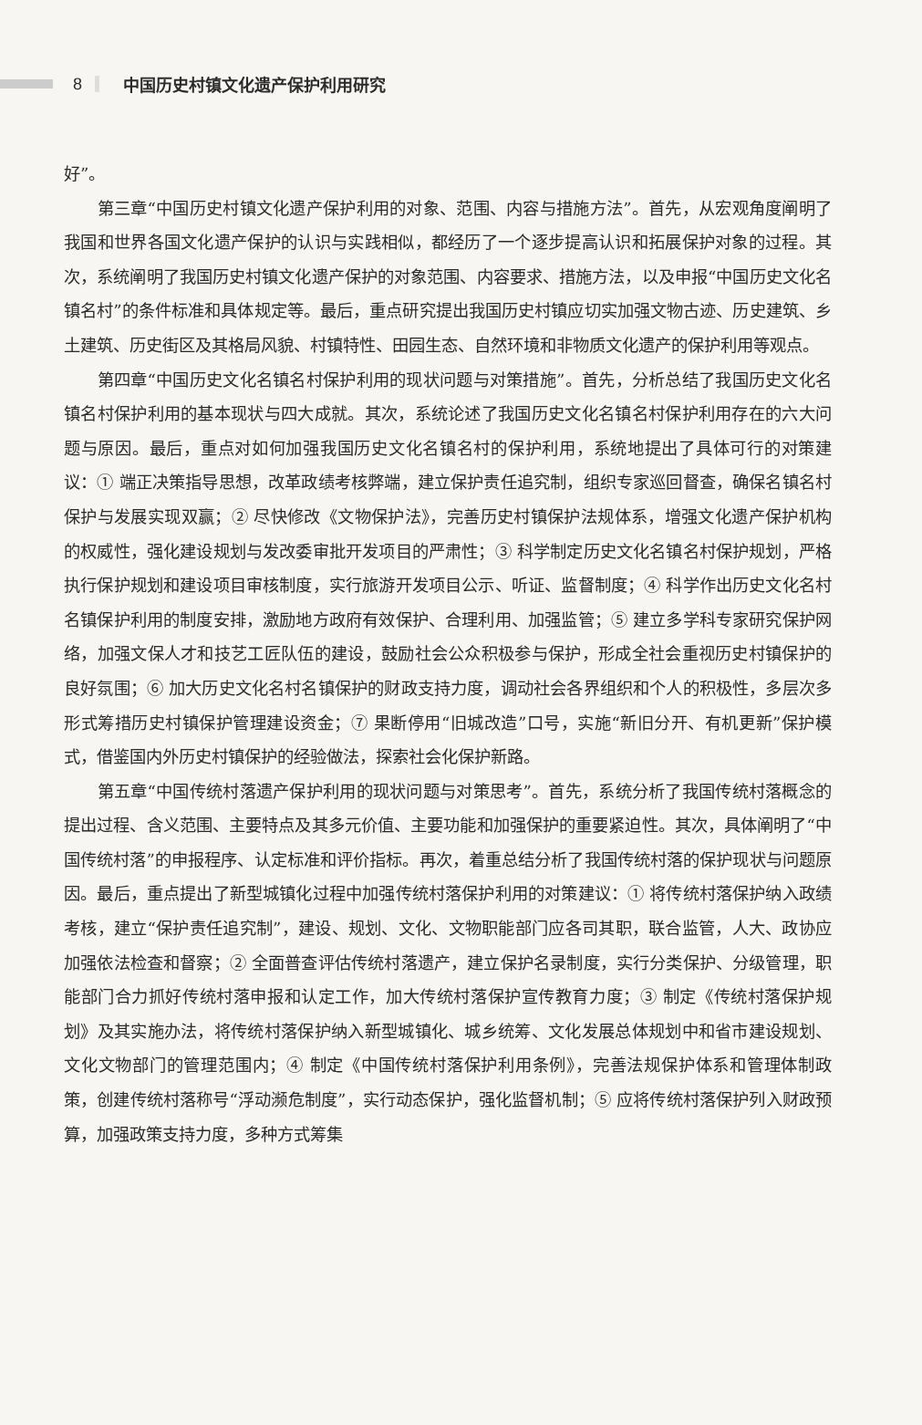8 中国历史村镇文化遗产保护利用研究
好”。
第三章“中国历史村镇文化遗产保护利用的对象、范围、内容与措施方法”。首先，从宏观角度阐明了我国和世界各国文化遗产保护的认识与实践相似，都经历了一个逐步提高认识和拓展保护对象的过程。其次，系统阐明了我国历史村镇文化遗产保护的对象范围、内容要求、措施方法，以及申报“中国历史文化名镇名村”的条件标准和具体规定等。最后，重点研究提出我国历史村镇应切实加强文物古迹、历史建筑、乡土建筑、历史街区及其格局风貌、村镇特性、田园生态、自然环境和非物质文化遗产的保护利用等观点。
第四章“中国历史文化名镇名村保护利用的现状问题与对策措施”。首先，分析总结了我国历史文化名镇名村保护利用的基本现状与四大成就。其次，系统论述了我国历史文化名镇名村保护利用存在的六大问题与原因。最后，重点对如何加强我国历史文化名镇名村的保护利用，系统地提出了具体可行的对策建议：① 端正决策指导思想，改革政绩考核弊端，建立保护责任追究制，组织专家巡回督查，确保名镇名村保护与发展实现双赢；② 尽快修改《文物保护法》，完善历史村镇保护法规体系，增强文化遗产保护机构的权威性，强化建设规划与发改委审批开发项目的严肃性；③ 科学制定历史文化名镇名村保护规划，严格执行保护规划和建设项目审核制度，实行旅游开发项目公示、听证、监督制度；④ 科学作出历史文化名村名镇保护利用的制度安排，激励地方政府有效保护、合理利用、加强监管；⑤ 建立多学科专家研究保护网络，加强文保人才和技艺工匠队伍的建设，鼓励社会公众积极参与保护，形成全社会重视历史村镇保护的良好氛围；⑥ 加大历史文化名村名镇保护的财政支持力度，调动社会各界组织和个人的积极性，多层次多形式筹措历史村镇保护管理建设资金；⑦ 果断停用“旧城改造”口号，实施“新旧分开、有机更新”保护模式，借鉴国内外历史村镇保护的经验做法，探索社会化保护新路。
第五章“中国传统村落遗产保护利用的现状问题与对策思考”。首先，系统分析了我国传统村落概念的提出过程、含义范围、主要特点及其多元价值、主要功能和加强保护的重要紧迫性。其次，具体阐明了“中国传统村落”的申报程序、认定标准和评价指标。再次，着重总结分析了我国传统村落的保护现状与问题原因。最后，重点提出了新型城镇化过程中加强传统村落保护利用的对策建议：① 将传统村落保护纳入政绩考核，建立“保护责任追究制”，建设、规划、文化、文物职能部门应各司其职，联合监管，人大、政协应加强依法检查和督察；② 全面普查评估传统村落遗产，建立保护名录制度，实行分类保护、分级管理，职能部门合力抓好传统村落申报和认定工作，加大传统村落保护宣传教育力度；③ 制定《传统村落保护规划》及其实施办法，将传统村落保护纳入新型城镇化、城乡统筹、文化发展总体规划中和省市建设规划、文化文物部门的管理范围内；④ 制定《中国传统村落保护利用条例》，完善法规保护体系和管理体制政策，创建传统村落称号“浮动濒危制度”，实行动态保护，强化监督机制；⑤ 应将传统村落保护列入财政预算，加强政策支持力度，多种方式筹集